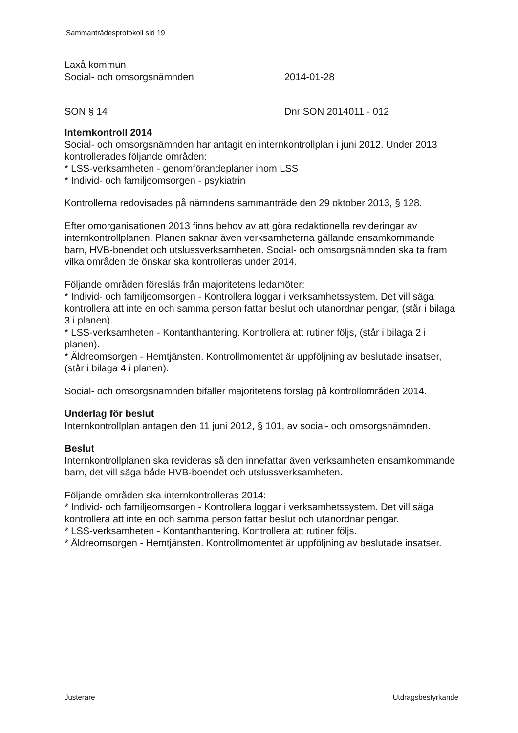Sammanträdesprotokoll sid 19
Laxå kommun
Social- och omsorgsnämnden 2014-01-28
SON § 14 Dnr SON 2014011 - 012
Internkontroll 2014
Social- och omsorgsnämnden har antagit en internkontrollplan i juni 2012. Under 2013 kontrollerades följande områden:
* LSS-verksamheten - genomförandeplaner inom LSS
* Individ- och familjeomsorgen - psykiatrin
Kontrollerna redovisades på nämndens sammanträde den 29 oktober 2013, § 128.
Efter omorganisationen 2013 finns behov av att göra redaktionella revideringar av internkontrollplanen. Planen saknar även verksamheterna gällande ensamkommande barn, HVB-boendet och utslussverksamheten. Social- och omsorgsnämnden ska ta fram vilka områden de önskar ska kontrolleras under 2014.
Följande områden föreslås från majoritetens ledamöter:
* Individ- och familjeomsorgen - Kontrollera loggar i verksamhetssystem. Det vill säga kontrollera att inte en och samma person fattar beslut och utanordnar pengar, (står i bilaga 3 i planen).
* LSS-verksamheten - Kontanthantering. Kontrollera att rutiner följs, (står i bilaga 2 i planen).
* Äldreomsorgen - Hemtjänsten. Kontrollmomentet är uppföljning av beslutade insatser, (står i bilaga 4 i planen).
Social- och omsorgsnämnden bifaller majoritetens förslag på kontrollområden 2014.
Underlag för beslut
Internkontrollplan antagen den 11 juni 2012, § 101, av social- och omsorgsnämnden.
Beslut
Internkontrollplanen ska revideras så den innefattar även verksamheten ensamkommande barn, det vill säga både HVB-boendet och utslussverksamheten.
Följande områden ska internkontrolleras 2014:
* Individ- och familjeomsorgen - Kontrollera loggar i verksamhetssystem. Det vill säga kontrollera att inte en och samma person fattar beslut och utanordnar pengar.
* LSS-verksamheten - Kontanthantering. Kontrollera att rutiner följs.
* Äldreomsorgen - Hemtjänsten. Kontrollmomentet är uppföljning av beslutade insatser.
Justerare Utdragsbestyrkande